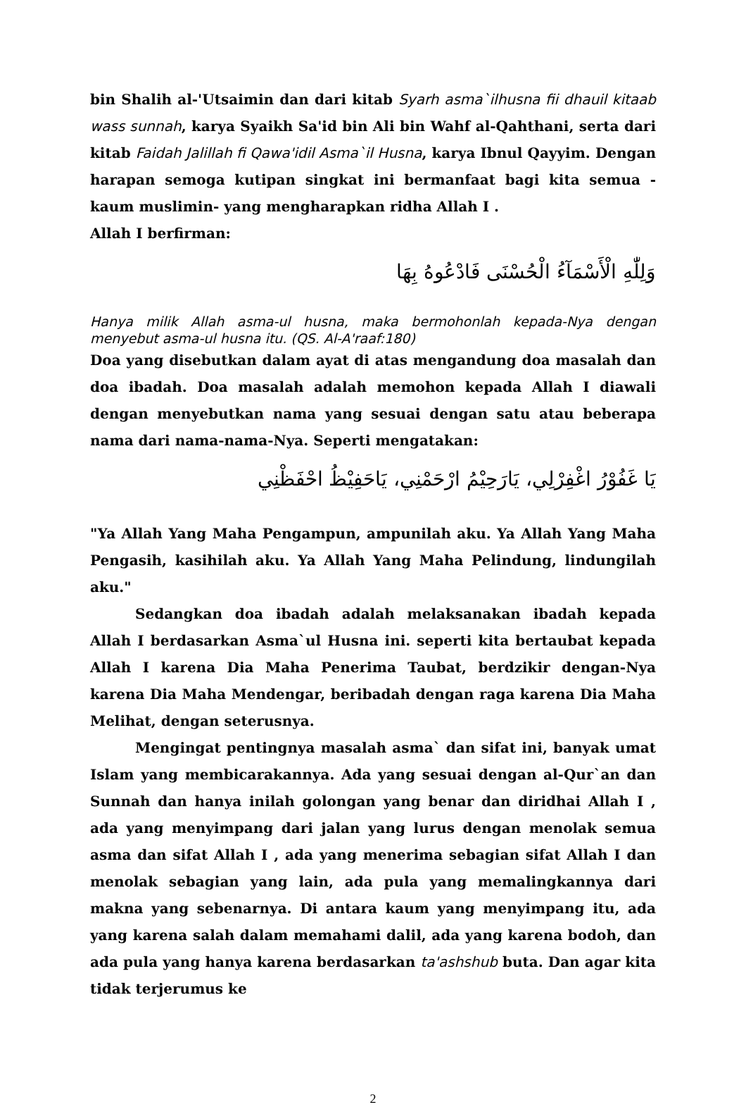bin Shalih al-'Utsaimin dan dari kitab Syarh asma`ilhusna fii dhauil kitaab wass sunnah, karya Syaikh Sa'id bin Ali bin Wahf al-Qahthani, serta dari kitab Faidah Jalillah fi Qawa'idil Asma`il Husna, karya Ibnul Qayyim. Dengan harapan semoga kutipan singkat ini bermanfaat bagi kita semua -kaum muslimin- yang mengharapkan ridha Allah I .
Allah I berfirman:
وَلِلّٰهِ الْأَسْمَآءُ الْحُسْنَى فَادْعُوهُ بِهَا
Hanya milik Allah asma-ul husna, maka bermohonlah kepada-Nya dengan menyebut asma-ul husna itu. (QS. Al-A'raaf:180)
Doa yang disebutkan dalam ayat di atas mengandung doa masalah dan doa ibadah. Doa masalah adalah memohon kepada Allah I diawali dengan menyebutkan nama yang sesuai dengan satu atau beberapa nama dari nama-nama-Nya. Seperti mengatakan:
يَا غَفُوْرُ اغْفِرْلِي، يَارَحِيْمُ ارْحَمْنِي، يَاحَفِيْظُ احْفَظْنِي
"Ya Allah Yang Maha Pengampun, ampunilah aku. Ya Allah Yang Maha Pengasih, kasihilah aku. Ya Allah Yang Maha Pelindung, lindungilah aku."
Sedangkan doa ibadah adalah melaksanakan ibadah kepada Allah I berdasarkan Asma`ul Husna ini. seperti kita bertaubat kepada Allah I karena Dia Maha Penerima Taubat, berdzikir dengan-Nya karena Dia Maha Mendengar, beribadah dengan raga karena Dia Maha Melihat, dengan seterusnya.
Mengingat pentingnya masalah asma` dan sifat ini, banyak umat Islam yang membicarakannya. Ada yang sesuai dengan al-Qur`an dan Sunnah dan hanya inilah golongan yang benar dan diridhai Allah I , ada yang menyimpang dari jalan yang lurus dengan menolak semua asma dan sifat Allah I , ada yang menerima sebagian sifat Allah I dan menolak sebagian yang lain, ada pula yang memalingkannya dari makna yang sebenarnya. Di antara kaum yang menyimpang itu, ada yang karena salah dalam memahami dalil, ada yang karena bodoh, dan ada pula yang hanya karena berdasarkan ta'ashshub buta. Dan agar kita tidak terjerumus ke
2